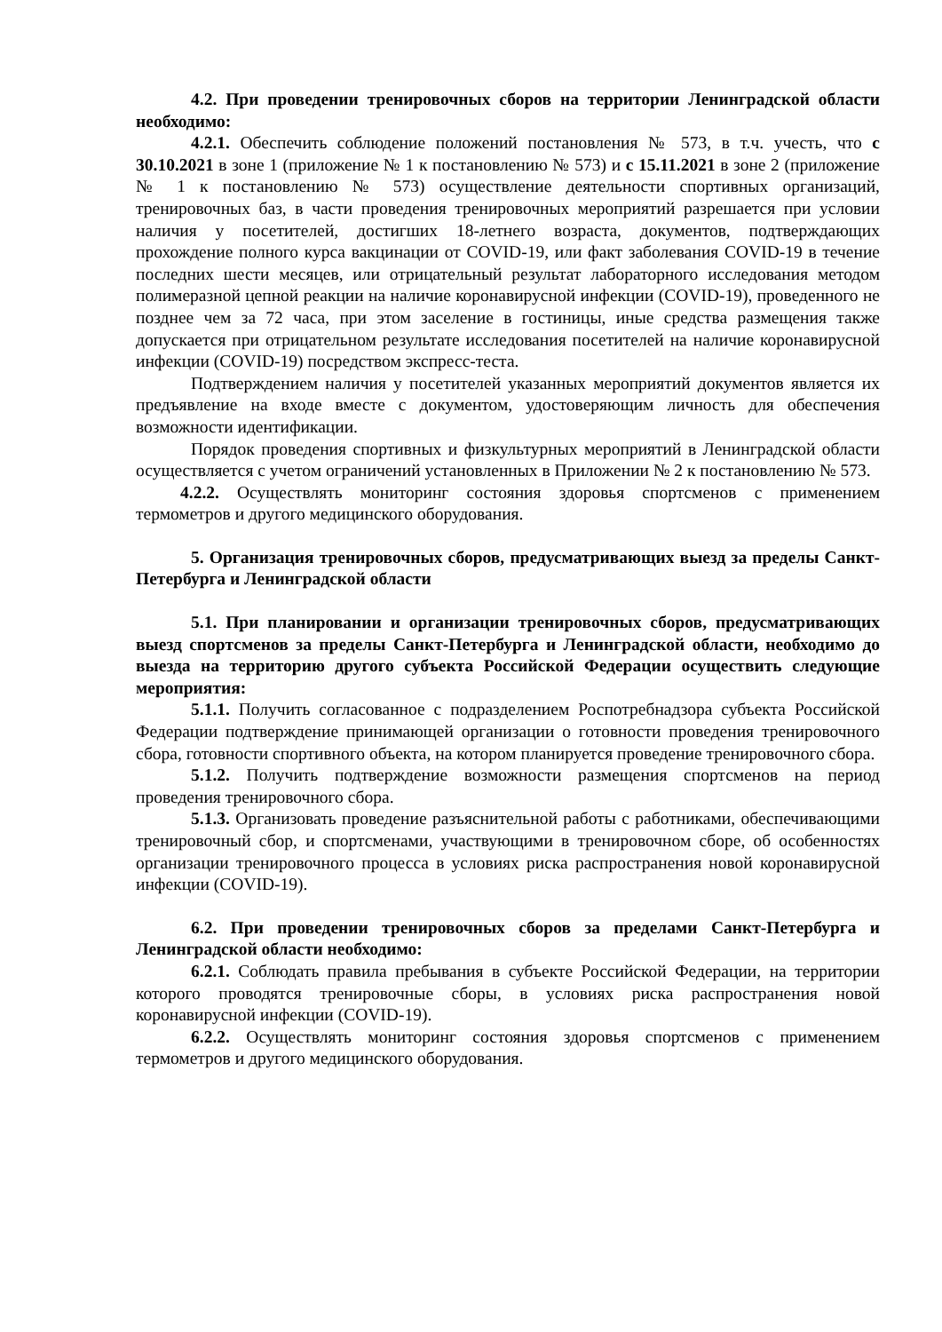4.2. При проведении тренировочных сборов на территории Ленинградской области необходимо:
4.2.1. Обеспечить соблюдение положений постановления № 573, в т.ч. учесть, что с 30.10.2021 в зоне 1 (приложение № 1 к постановлению № 573) и с 15.11.2021 в зоне 2 (приложение № 1 к постановлению № 573) осуществление деятельности спортивных организаций, тренировочных баз, в части проведения тренировочных мероприятий разрешается при условии наличия у посетителей, достигших 18-летнего возраста, документов, подтверждающих прохождение полного курса вакцинации от COVID-19, или факт заболевания COVID-19 в течение последних шести месяцев, или отрицательный результат лабораторного исследования методом полимеразной цепной реакции на наличие коронавирусной инфекции (COVID-19), проведенного не позднее чем за 72 часа, при этом заселение в гостиницы, иные средства размещения также допускается при отрицательном результате исследования посетителей на наличие коронавирусной инфекции (COVID-19) посредством экспресс-теста.
Подтверждением наличия у посетителей указанных мероприятий документов является их предъявление на входе вместе с документом, удостоверяющим личность для обеспечения возможности идентификации.
Порядок проведения спортивных и физкультурных мероприятий в Ленинградской области осуществляется с учетом ограничений установленных в Приложении № 2 к постановлению № 573.
4.2.2. Осуществлять мониторинг состояния здоровья спортсменов с применением термометров и другого медицинского оборудования.
5. Организация тренировочных сборов, предусматривающих выезд за пределы Санкт-Петербурга и Ленинградской области
5.1. При планировании и организации тренировочных сборов, предусматривающих выезд спортсменов за пределы Санкт-Петербурга и Ленинградской области, необходимо до выезда на территорию другого субъекта Российской Федерации осуществить следующие мероприятия:
5.1.1. Получить согласованное с подразделением Роспотребнадзора субъекта Российской Федерации подтверждение принимающей организации о готовности проведения тренировочного сбора, готовности спортивного объекта, на котором планируется проведение тренировочного сбора.
5.1.2. Получить подтверждение возможности размещения спортсменов на период проведения тренировочного сбора.
5.1.3. Организовать проведение разъяснительной работы с работниками, обеспечивающими тренировочный сбор, и спортсменами, участвующими в тренировочном сборе, об особенностях организации тренировочного процесса в условиях риска распространения новой коронавирусной инфекции (COVID-19).
6.2. При проведении тренировочных сборов за пределами Санкт-Петербурга и Ленинградской области необходимо:
6.2.1. Соблюдать правила пребывания в субъекте Российской Федерации, на территории которого проводятся тренировочные сборы, в условиях риска распространения новой коронавирусной инфекции (COVID-19).
6.2.2. Осуществлять мониторинг состояния здоровья спортсменов с применением термометров и другого медицинского оборудования.